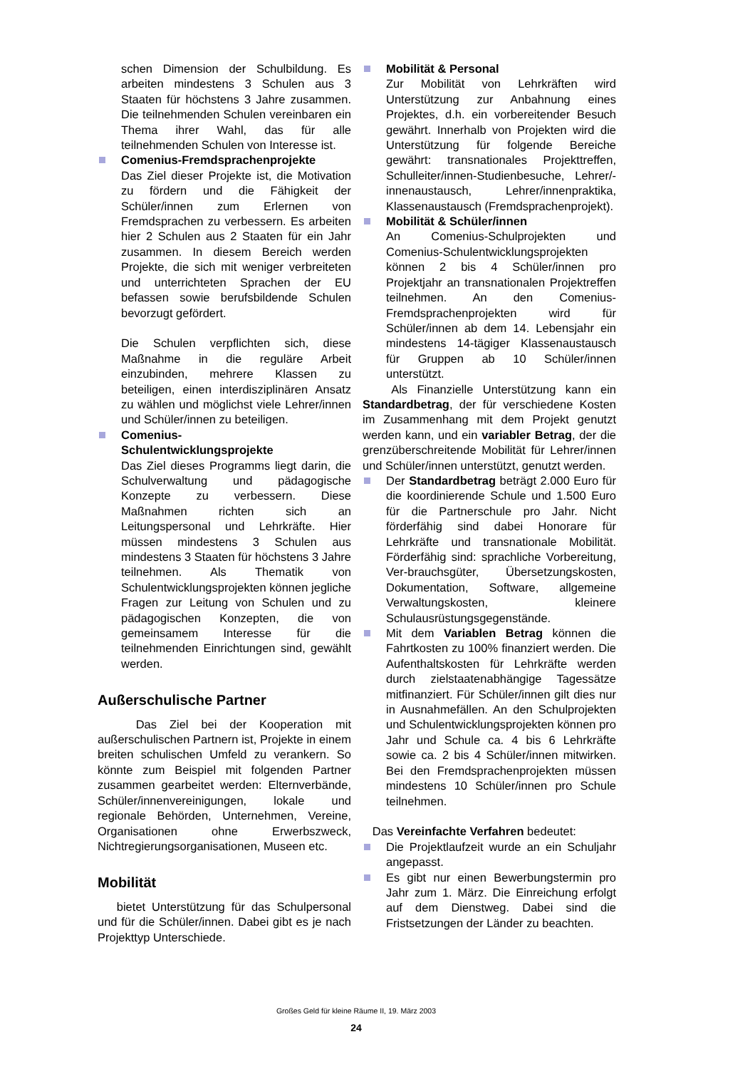schen Dimension der Schulbildung. Es arbeiten mindestens 3 Schulen aus 3 Staaten für höchstens 3 Jahre zusammen. Die teilnehmenden Schulen vereinbaren ein Thema ihrer Wahl, das für alle teilnehmenden Schulen von Interesse ist.
Comenius-Fremdsprachenprojekte
Das Ziel dieser Projekte ist, die Motivation zu fördern und die Fähigkeit der Schüler/innen zum Erlernen von Fremdsprachen zu verbessern. Es arbeiten hier 2 Schulen aus 2 Staaten für ein Jahr zusammen. In diesem Bereich werden Projekte, die sich mit weniger verbreiteten und unterrichteten Sprachen der EU befassen sowie berufsbildende Schulen bevorzugt gefördert.
Die Schulen verpflichten sich, diese Maßnahme in die reguläre Arbeit einzubinden, mehrere Klassen zu beteiligen, einen interdisziplinären Ansatz zu wählen und möglichst viele Lehrer/innen und Schüler/innen zu beteiligen.
Comenius-
Schulentwicklungsprojekte
Das Ziel dieses Programms liegt darin, die Schulverwaltung und pädagogische Konzepte zu verbessern. Diese Maßnahmen richten sich an Leitungspersonal und Lehrkräfte. Hier müssen mindestens 3 Schulen aus mindestens 3 Staaten für höchstens 3 Jahre teilnehmen. Als Thematik von Schulentwicklungsprojekten können jegliche Fragen zur Leitung von Schulen und zu pädagogischen Konzepten, die von gemeinsamem Interesse für die teilnehmenden Einrichtungen sind, gewählt werden.
Außerschulische Partner
Das Ziel bei der Kooperation mit außerschulischen Partnern ist, Projekte in einem breiten schulischen Umfeld zu verankern. So könnte zum Beispiel mit folgenden Partner zusammen gearbeitet werden: Elternverbände, Schüler/innenvereinigungen, lokale und regionale Behörden, Unternehmen, Vereine, Organisationen ohne Erwerbszweck, Nichtregierungsorganisationen, Museen etc.
Mobilität
bietet Unterstützung für das Schulpersonal und für die Schüler/innen. Dabei gibt es je nach Projekttyp Unterschiede.
Mobilität & Personal
Zur Mobilität von Lehrkräften wird Unterstützung zur Anbahnung eines Projektes, d.h. ein vorbereitender Besuch gewährt. Innerhalb von Projekten wird die Unterstützung für folgende Bereiche gewährt: transnationales Projekttreffen, Schulleiter/innen-Studienbesuche, Lehrer/-innenaustausch, Lehrer/innenpraktika, Klassenaustausch (Fremdsprachenprojekt).
Mobilität & Schüler/innen
An Comenius-Schulprojekten und Comenius-Schulentwicklungsprojekten können 2 bis 4 Schüler/innen pro Projektjahr an transnationalen Projektreffen teilnehmen. An den Comenius-Fremdsprachenprojekten wird für Schüler/innen ab dem 14. Lebensjahr ein mindestens 14-tägiger Klassenaustausch für Gruppen ab 10 Schüler/innen unterstützt.
Als Finanzielle Unterstützung kann ein Standardbetrag, der für verschiedene Kosten im Zusammenhang mit dem Projekt genutzt werden kann, und ein variabler Betrag, der die grenzüberschreitende Mobilität für Lehrer/innen und Schüler/innen unterstützt, genutzt werden.
Der Standardbetrag beträgt 2.000 Euro für die koordinierende Schule und 1.500 Euro für die Partnerschule pro Jahr. Nicht förderfähig sind dabei Honorare für Lehrkräfte und transnationale Mobilität. Förderfähig sind: sprachliche Vorbereitung, Ver-brauchsgüter, Übersetzungskosten, Dokumentation, Software, allgemeine Verwaltungskosten, kleinere Schulausrüstungsgegenstände.
Mit dem Variablen Betrag können die Fahrtkosten zu 100% finanziert werden. Die Aufenthaltskosten für Lehrkräfte werden durch zielstaatenabhängige Tagessätze mitfinanziert. Für Schüler/innen gilt dies nur in Ausnahmefällen. An den Schulprojekten und Schulentwicklungsprojekten können pro Jahr und Schule ca. 4 bis 6 Lehrkräfte sowie ca. 2 bis 4 Schüler/innen mitwirken. Bei den Fremdsprachenprojekten müssen mindestens 10 Schüler/innen pro Schule teilnehmen.
Das Vereinfachte Verfahren bedeutet:
Die Projektlaufzeit wurde an ein Schuljahr angepasst.
Es gibt nur einen Bewerbungstermin pro Jahr zum 1. März. Die Einreichung erfolgt auf dem Dienstweg. Dabei sind die Fristsetzungen der Länder zu beachten.
Großes Geld für kleine Räume II, 19. März 2003
24